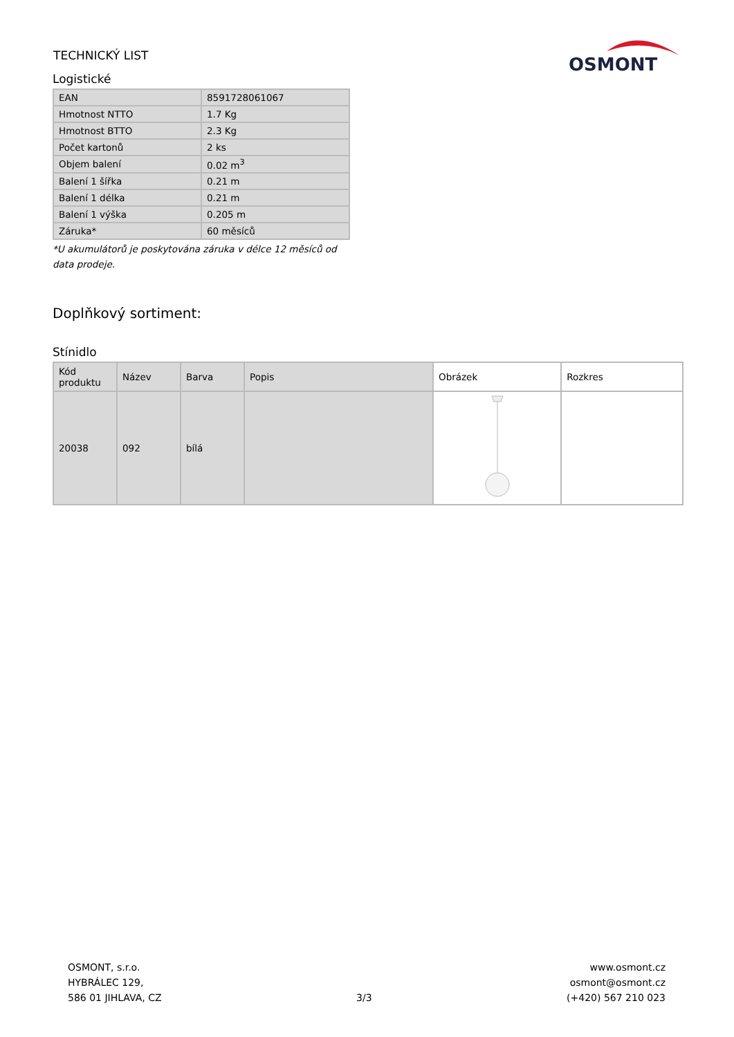TECHNICKÝ LIST
OSMONT
Logistické
| EAN | 8591728061067 |
| Hmotnost NTTO | 1.7 Kg |
| Hmotnost BTTO | 2.3 Kg |
| Počet kartonů | 2 ks |
| Objem balení | 0.02 m<sup>3</sup> |
| Balení 1 šířka | 0.21 m |
| Balení 1 délka | 0.21 m |
| Balení 1 výška | 0.205 m |
| Záruka* | 60 měsíců |
*U akumulátorů je poskytována záruka v délce 12 měsíců od data prodeje.
Doplňkový sortiment:
Stínidlo
| Kód produktu | Název | Barva | Popis | Obrázek | Rozkres |
| --- | --- | --- | --- | --- | --- |
| 20038 | 092 | bílá | | | |
OSMONT, s.r.o.
HYBRÁLEC 129,
586 01 JIHLAVA, CZ
3/3
www.osmont.cz
osmont@osmont.cz
(+420) 567 210 023